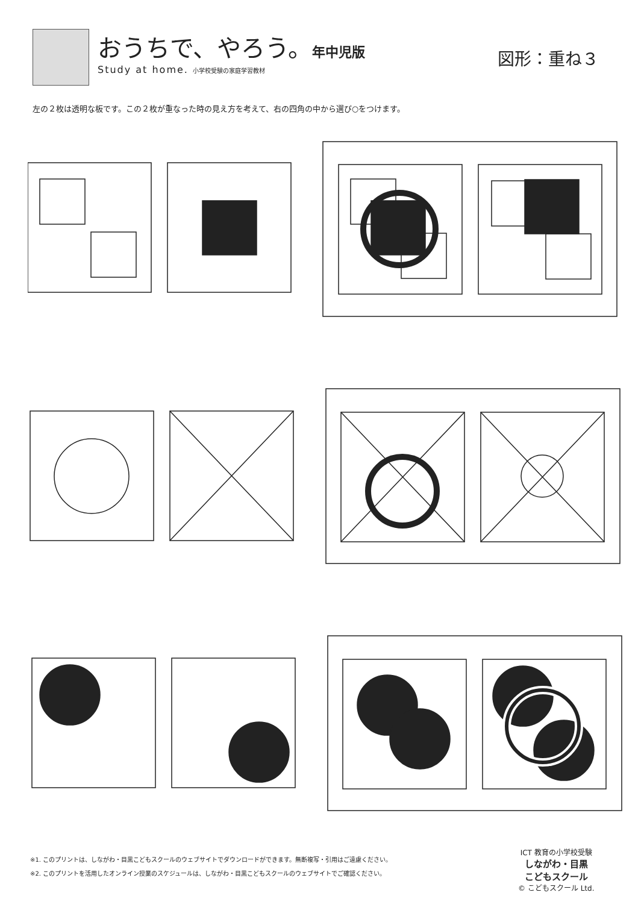おうちで、やろう。年中児版
Study at home. 小学校受験の家庭学習教材
図形：重ね３
左の２枚は透明な板です。この２枚が重なった時の見え方を考えて、右の四角の中から選び○をつけます。
※1. このプリントは、しながわ・目黒こどもスクールのウェブサイトでダウンロードができます。無断複写・引用はご遠慮ください。
※2. このプリントを活用したオンライン授業のスケジュールは、しながわ・目黒こどもスクールのウェブサイトでご確認ください。
ICT 教育の小学校受験
しながわ・目黒
こどもスクール
© こどもスクール Ltd.